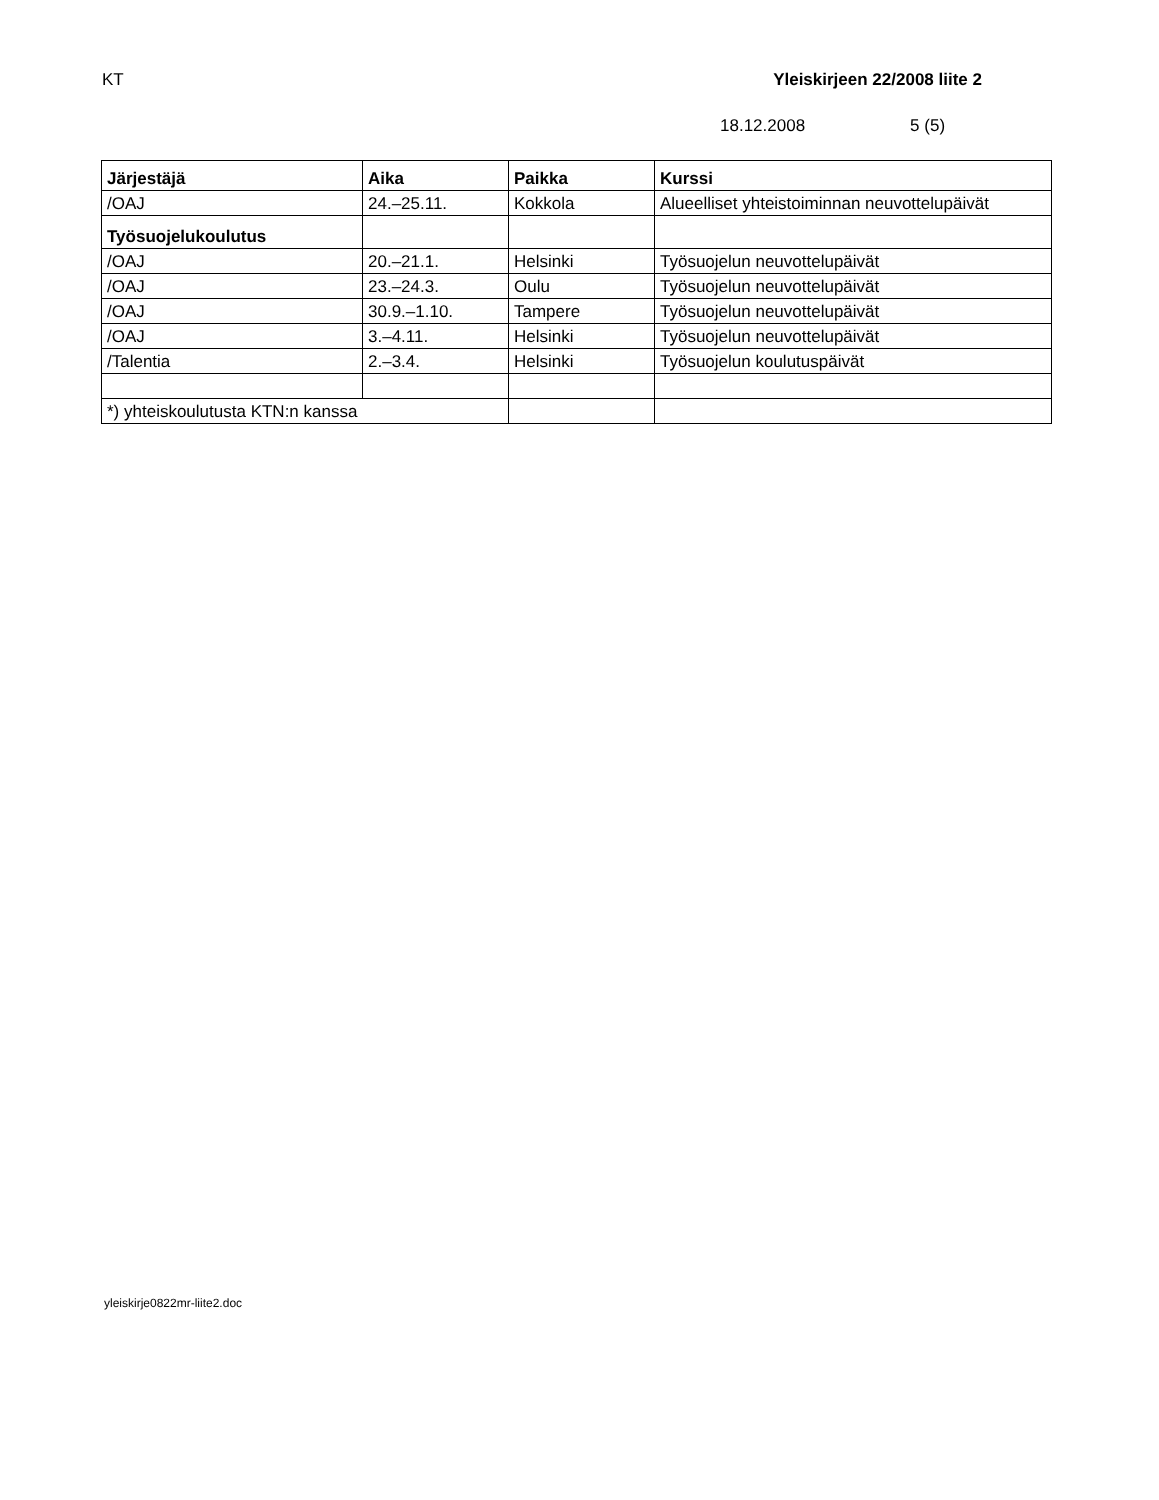KT Yleiskirjeen 22/2008 liite 2
18.12.2008 5 (5)
| Järjestäjä | Aika | Paikka | Kurssi |
| --- | --- | --- | --- |
| /OAJ | 24.–25.11. | Kokkola | Alueelliset yhteistoiminnan neuvottelupäivät |
| Työsuojelukoulutus | | | |
| /OAJ | 20.–21.1. | Helsinki | Työsuojelun neuvottelupäivät |
| /OAJ | 23.–24.3. | Oulu | Työsuojelun neuvottelupäivät |
| /OAJ | 30.9.–1.10. | Tampere | Työsuojelun neuvottelupäivät |
| /OAJ | 3.–4.11. | Helsinki | Työsuojelun neuvottelupäivät |
| /Talentia | 2.–3.4. | Helsinki | Työsuojelun koulutuspäivät |
| *) yhteiskoulutusta KTN:n kanssa | | | |
yleiskirje0822mr-liite2.doc